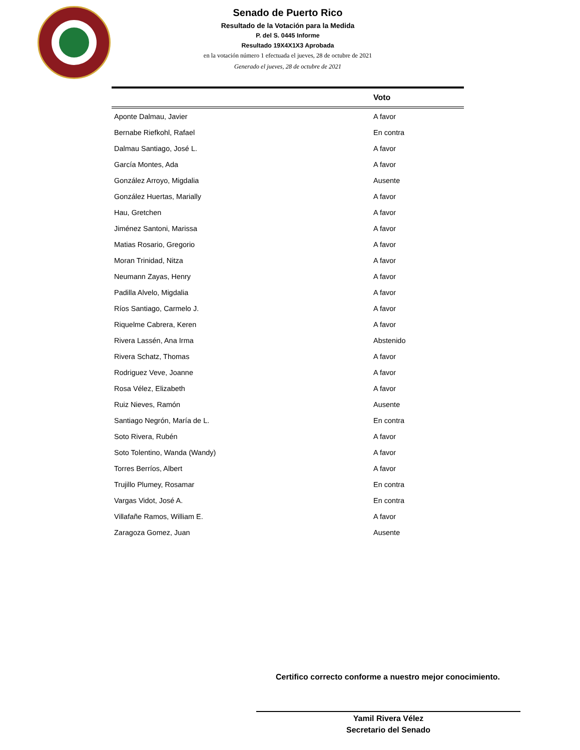Senado de Puerto Rico
Resultado de la Votación para la Medida
P. del S. 0445 Informe
Resultado 19X4X1X3 Aprobada
en la votación número 1 efectuada el jueves, 28 de octubre de 2021
Generado el jueves, 28 de octubre de 2021
| | Voto |
| --- | --- |
| Aponte Dalmau, Javier | A favor |
| Bernabe Riefkohl, Rafael | En contra |
| Dalmau Santiago, José L. | A favor |
| García Montes, Ada | A favor |
| González Arroyo, Migdalia | Ausente |
| González Huertas, Marially | A favor |
| Hau, Gretchen | A favor |
| Jiménez Santoni, Marissa | A favor |
| Matias Rosario, Gregorio | A favor |
| Moran Trinidad, Nitza | A favor |
| Neumann Zayas, Henry | A favor |
| Padilla Alvelo, Migdalia | A favor |
| Ríos Santiago, Carmelo J. | A favor |
| Riquelme Cabrera, Keren | A favor |
| Rivera Lassén, Ana Irma | Abstenido |
| Rivera Schatz, Thomas | A favor |
| Rodriguez Veve, Joanne | A favor |
| Rosa Vélez, Elizabeth | A favor |
| Ruiz Nieves, Ramón | Ausente |
| Santiago Negrón, María de L. | En contra |
| Soto Rivera, Rubén | A favor |
| Soto Tolentino, Wanda (Wandy) | A favor |
| Torres Berríos, Albert | A favor |
| Trujillo Plumey, Rosamar | En contra |
| Vargas Vidot, José A. | En contra |
| Villafañe Ramos, William E. | A favor |
| Zaragoza Gomez, Juan | Ausente |
Certifico correcto conforme a nuestro mejor conocimiento.
Yamil Rivera Vélez
Secretario del Senado